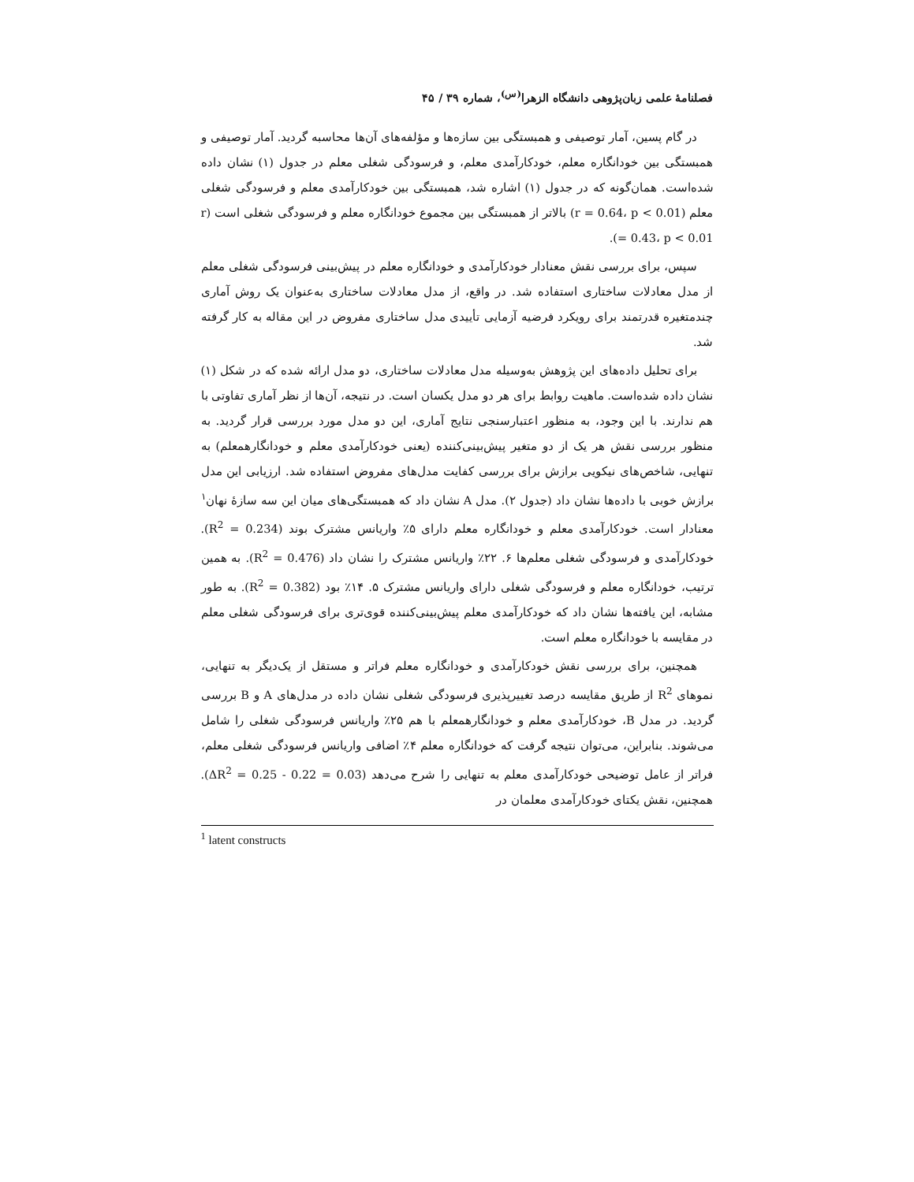فصلنامهٔ علمی زبان‌پژوهی دانشگاه الزهرا<sup>(س)</sup>، شماره ۳۹ / ۴۵
در گام پسین، آمار توصیفی و همبستگی بین سازه‌ها و مؤلفه‌های آن‌ها محاسبه گردید. آمار توصیفی و همبستگی بین خودانگاره معلم، خودکارآمدی معلم، و فرسودگی شغلی معلم در جدول (۱) نشان داده شده‌است. همان‌گونه که در جدول (۱) اشاره شد، همبستگی بین خودکارآمدی معلم و فرسودگی شغلی معلم (r = 0.64، p < 0.01) بالاتر از همبستگی بین مجموع خودانگاره معلم و فرسودگی شغلی است (r = 0.43، p < 0.01).
سپس، برای بررسی نقش معنادار خودکارآمدی و خودانگاره معلم در پیش‌بینی فرسودگی شغلی معلم از مدل معادلات ساختاری استفاده شد. در واقع، از مدل معادلات ساختاری به‌عنوان یک روش آماری چندمتغیره قدرتمند برای رویکرد فرضیه آزمایی تأییدی مدل ساختاری مفروض در این مقاله به کار گرفته شد.
برای تحلیل داده‌های این پژوهش به‌وسیله مدل معادلات ساختاری، دو مدل ارائه شده که در شکل (۱) نشان داده شده‌است. ماهیت روابط برای هر دو مدل یکسان است. در نتیجه، آن‌ها از نظر آماری تفاوتی با هم ندارند. با این وجود، به منظور اعتبارسنجی نتایج آماری، این دو مدل مورد بررسی قرار گردید. به منظور بررسی نقش هر یک از دو متغیر پیش‌بینی‌کننده (یعنی خودکارآمدی معلم و خودانگارهمعلم) به تنهایی، شاخص‌های نیکویی برازش برای بررسی کفایت مدل‌های مفروض استفاده شد. ارزیابی این مدل برازش خوبی با داده‌ها نشان داد (جدول ۲). مدل A نشان داد که همبستگی‌های میان این سه سازهٔ نهان<sup>۱</sup> معنادار است. خودکارآمدی معلم و خودانگاره معلم دارای ۵٪ واریانس مشترک بوند (R<sup>2</sup> = 0.234). خودکارآمدی و فرسودگی شغلی معلم‌ها ۶. ۲۲٪ واریانس مشترک را نشان داد (R<sup>2</sup> = 0.476). به همین ترتیب، خودانگاره معلم و فرسودگی شغلی دارای واریانس مشترک ۵. ۱۴٪ بود (R<sup>2</sup> = 0.382). به طور مشابه، این یافته‌ها نشان داد که خودکارآمدی معلم پیش‌بینی‌کننده قوی‌تری برای فرسودگی شغلی معلم در مقایسه با خودانگاره معلم است.
همچنین، برای بررسی نقش خودکارآمدی و خودانگاره معلم فراتر و مستقل از یک‌دیگر به تنهایی، نموهای R<sup>2</sup> از طریق مقایسه درصد تغییرپذیری فرسودگی شغلی نشان داده در مدل‌های A و B بررسی گردید. در مدل B، خودکارآمدی معلم و خودانگارهمعلم با هم ۲۵٪ واریانس فرسودگی شغلی را شامل می‌شوند. بنابراین، می‌توان نتیجه گرفت که خودانگاره معلم ۴٪ اضافی واریانس فرسودگی شغلی معلم، فراتر از عامل توضیحی خودکارآمدی معلم به تنهایی را شرح می‌دهد (ΔR<sup>2</sup> = 0.25 - 0.22 = 0.03). همچنین، نقش یکتای خودکارآمدی معلمان در
<sup>1</sup> latent constructs